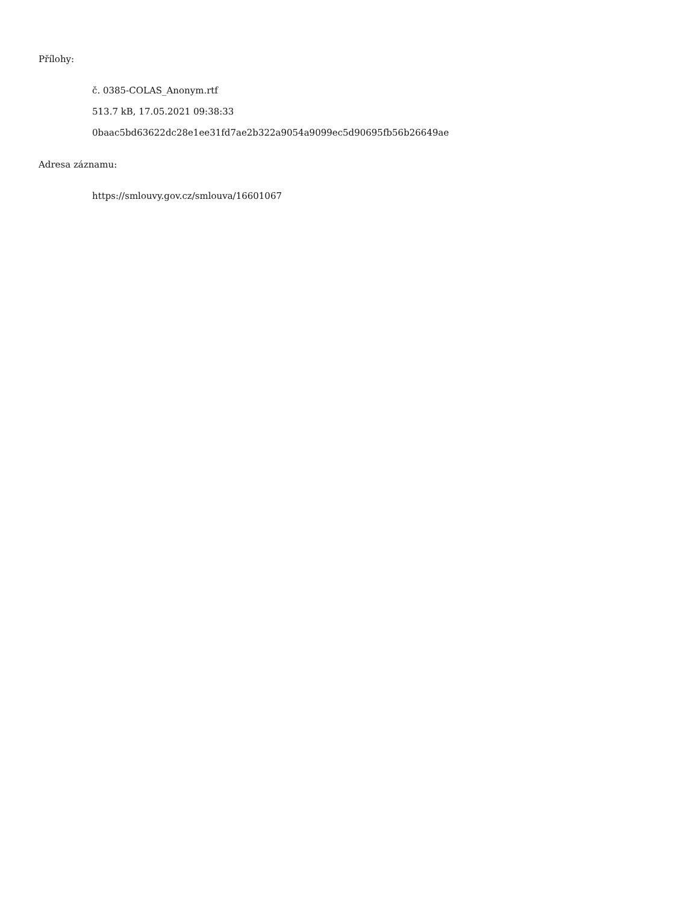Přílohy:
č. 0385-COLAS_Anonym.rtf
513.7 kB, 17.05.2021 09:38:33
0baac5bd63622dc28e1ee31fd7ae2b322a9054a9099ec5d90695fb56b26649ae
Adresa záznamu:
https://smlouvy.gov.cz/smlouva/16601067